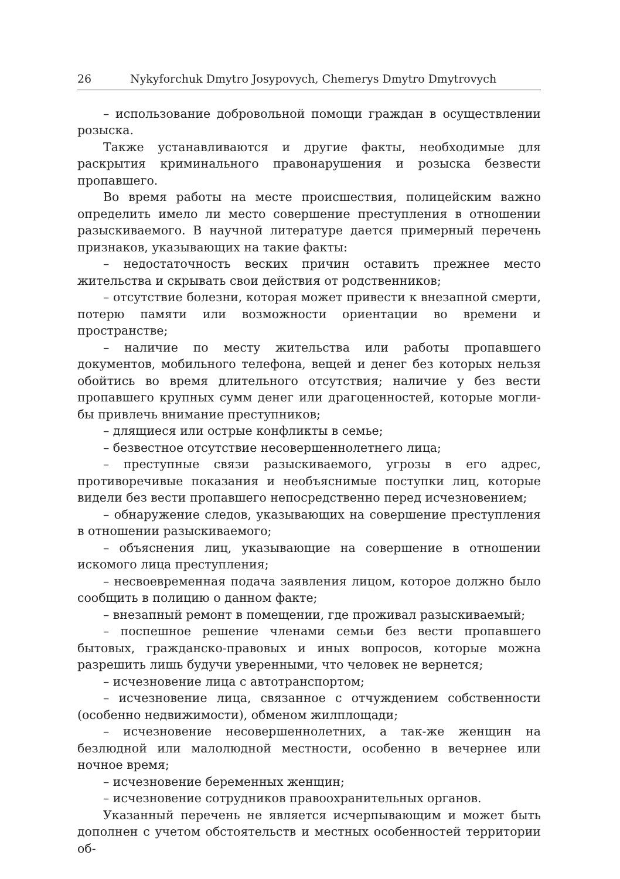26 Nykyforchuk Dmytro Josypovych, Chemerys Dmytro Dmytrovych
– использование добровольной помощи граждан в осуществлении розыска.
Также устанавливаются и другие факты, необходимые для раскрытия криминального правонарушения и розыска безвести пропавшего.
Во время работы на месте происшествия, полицейским важно определить имело ли место совершение преступления в отношении разыскиваемого. В научной литературе дается примерный перечень признаков, указывающих на такие факты:
– недостаточность веских причин оставить прежнее место жительства и скрывать свои действия от родственников;
– отсутствие болезни, которая может привести к внезапной смерти, потерю памяти или возможности ориентации во времени и пространстве;
– наличие по месту жительства или работы пропавшего документов, мобильного телефона, вещей и денег без которых нельзя обойтись во время длительного отсутствия; наличие у без вести пропавшего крупных сумм денег или драгоценностей, которые могли-бы привлечь внимание преступников;
– длящиеся или острые конфликты в семье;
– безвестное отсутствие несовершеннолетнего лица;
– преступные связи разыскиваемого, угрозы в его адрес, противоречивые показания и необъяснимые поступки лиц, которые видели без вести пропавшего непосредственно перед исчезновением;
– обнаружение следов, указывающих на совершение преступления в отношении разыскиваемого;
– объяснения лиц, указывающие на совершение в отношении искомого лица преступления;
– несвоевременная подача заявления лицом, которое должно было сообщить в полицию о данном факте;
– внезапный ремонт в помещении, где проживал разыскиваемый;
– поспешное решение членами семьи без вести пропавшего бытовых, гражданско-правовых и иных вопросов, которые можна разрешить лишь будучи уверенными, что человек не вернется;
– исчезновение лица с автотранспортом;
– исчезновение лица, связанное с отчуждением собственности (особенно недвижимости), обменом жилплощади;
– исчезновение несовершеннолетних, а так-же женщин на безлюдной или малолюдной местности, особенно в вечернее или ночное время;
– исчезновение беременных женщин;
– исчезновение сотрудников правоохранительных органов.
Указанный перечень не является исчерпывающим и может быть дополнен с учетом обстоятельств и местных особенностей территории об-